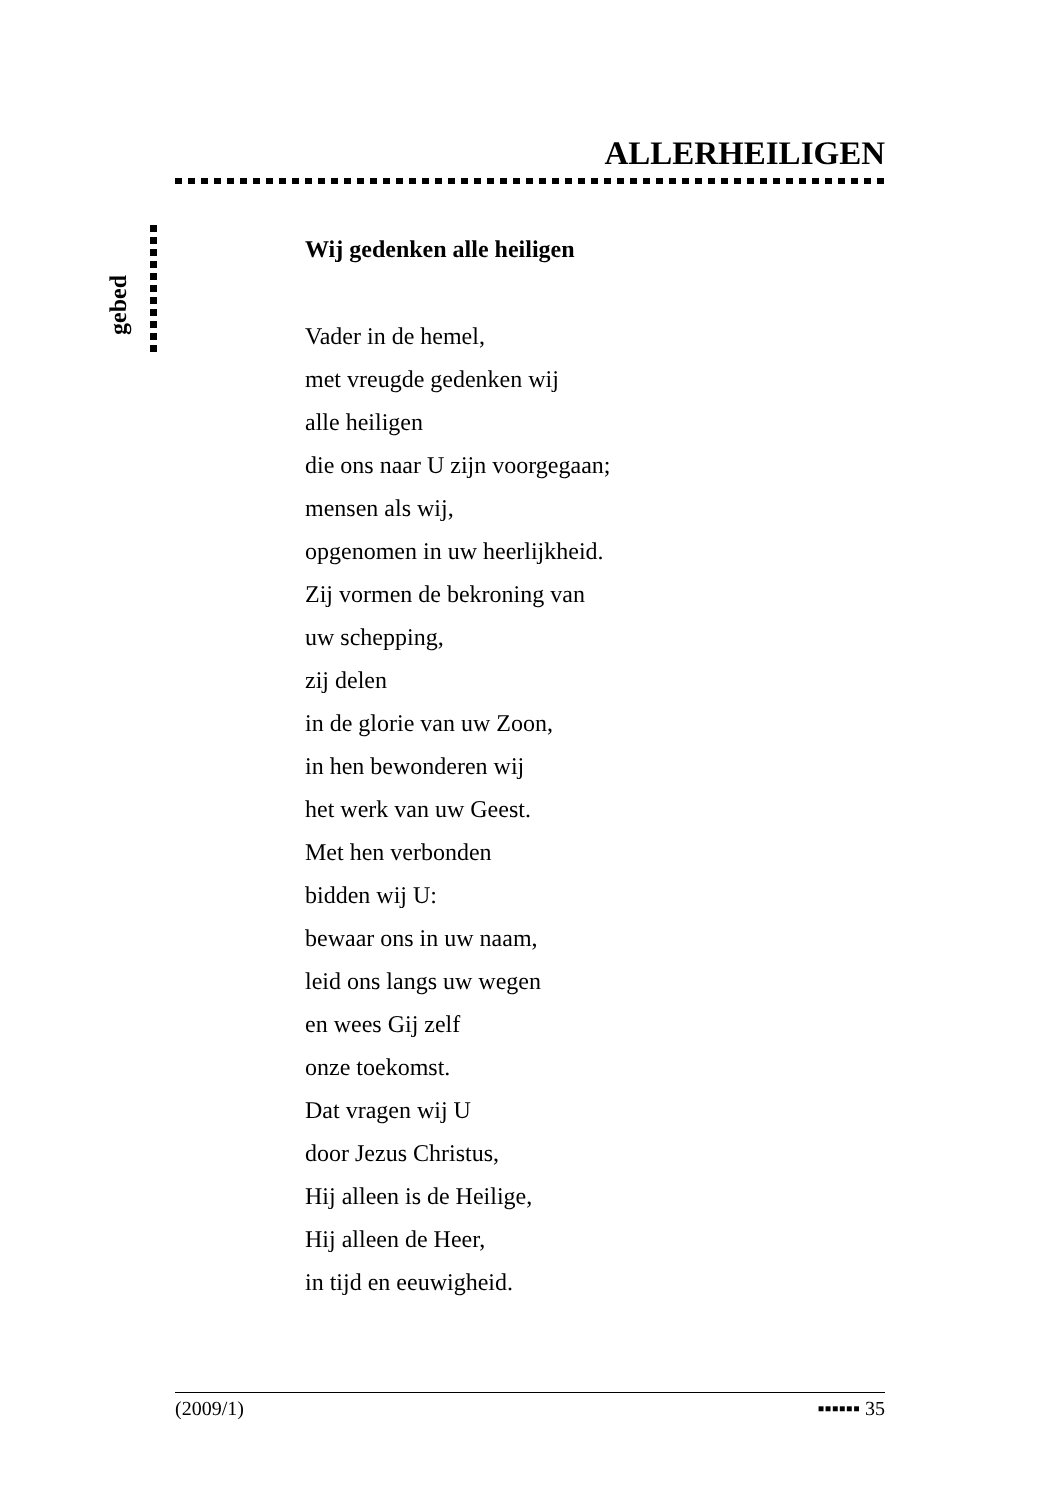ALLERHEILIGEN
gebed
Wij gedenken alle heiligen
Vader in de hemel,
met vreugde gedenken wij
alle heiligen
die ons naar U zijn voorgegaan;
mensen als wij,
opgenomen in uw heerlijkheid.
Zij vormen de bekroning van
uw schepping,
zij delen
in de glorie van uw Zoon,
in hen bewonderen wij
het werk van uw Geest.
Met hen verbonden
bidden wij U:
bewaar ons in uw naam,
leid ons langs uw wegen
en wees Gij zelf
onze toekomst.
Dat vragen wij U
door Jezus Christus,
Hij alleen is de Heilige,
Hij alleen de Heer,
in tijd en eeuwigheid.
(2009/1) ▪▪▪▪▪▪ 35